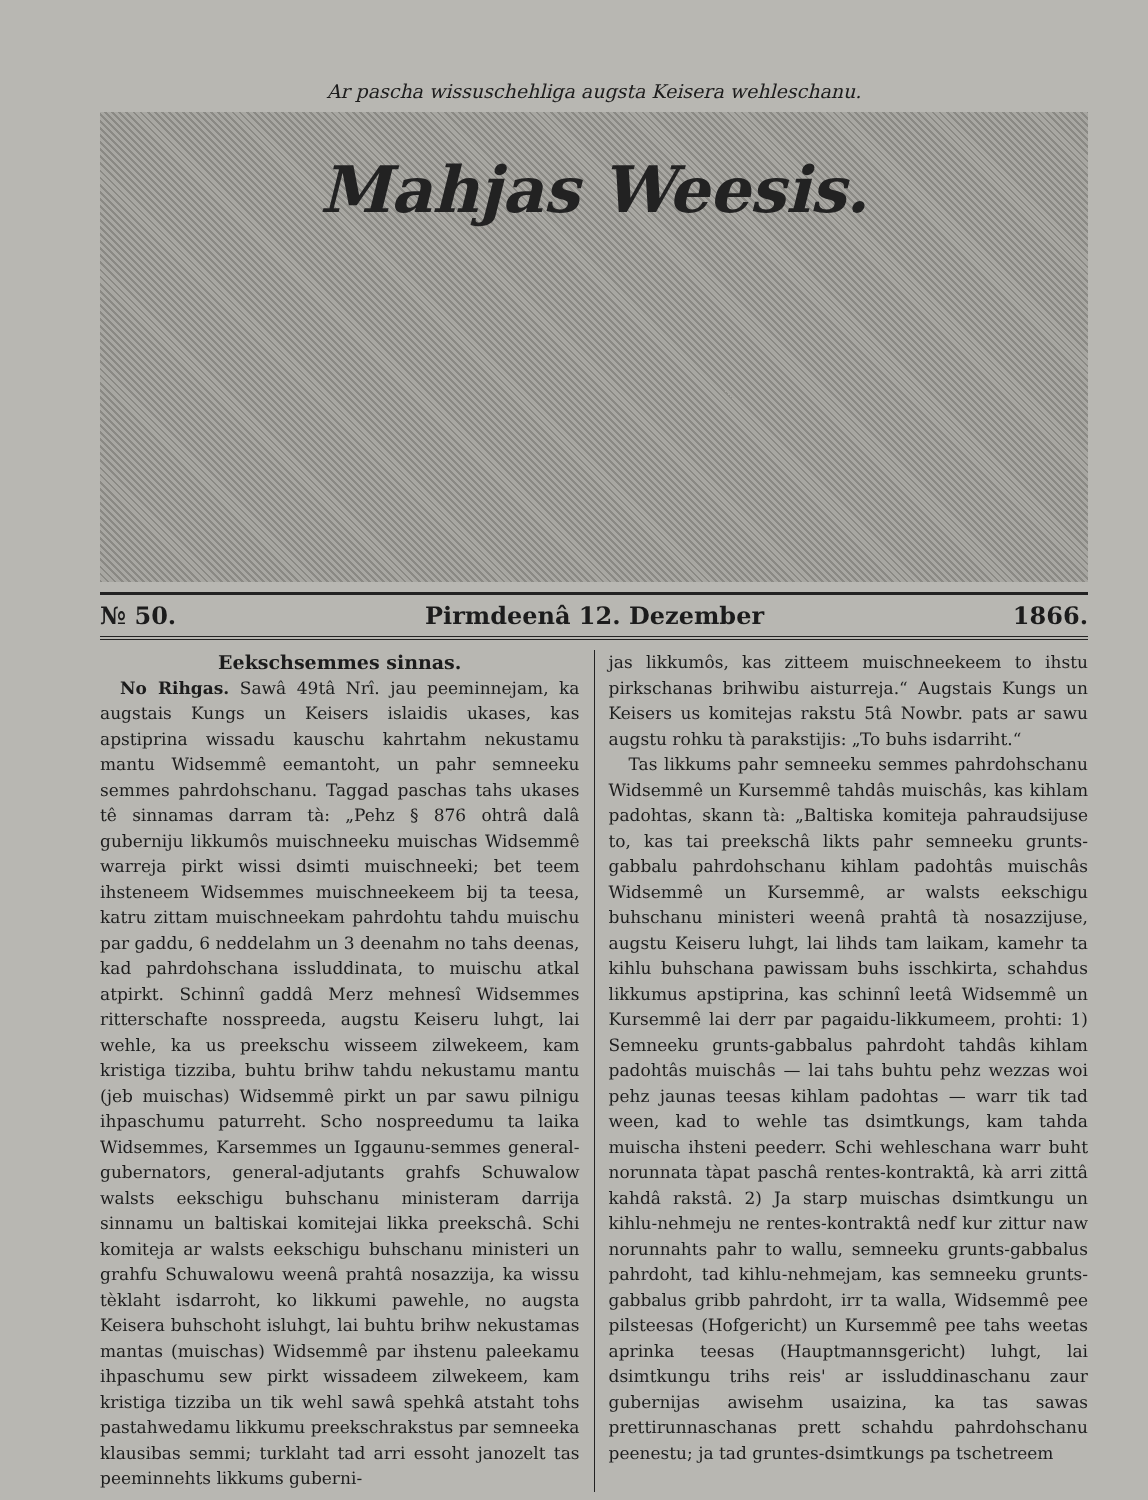Ar pascha wissuschehliga augsta Keisera wehleschanu.
Mahjas Weesis.
№ 50. Pirmdeenâ 12. Dezember 1866.
Eekschsemmes sinnas.
No Rihgas. Sawâ 49tâ Nrî. jau peeminnejam, ka augstais Kungs un Keisers islaidis ukases, kas apstiprina wissadu kauschu kahrtahm nekustamu mantu Widsemmê eemantoht, un pahr semneeku semmes pahrdohschanu. Taggad paschas tahs ukases tê sinnamas darram tà: „Pehz § 876 ohtrâ dalâ guberniju likkumôs muischneeku muischas Widsemmê warreja pirkt wissi dsimti muischneeki; bet teem ihsteneem Widsemmes muischneekeem bij ta teesa, katru zittam muischneekam pahrdohtu tahdu muischu par gaddu, 6 neddelahm un 3 deenahm no tahs deenas, kad pahrdohschana issluddinata, to muischu atkal atpirkt. Schinnî gaddâ Merz mehnesî Widsemmes ritterschafte nosspreeda, augstu Keiseru luhgt, lai wehle, ka us preekschu wisseem zilwekeem, kam kristiga tizziba, buhtu brihw tahdu nekustamu mantu (jeb muischas) Widsemmê pirkt un par sawu pilnigu ihpaschumu paturreht. Scho nospreedumu ta laika Widsemmes, Karsemmes un Iggaunu-semmes general-gubernators, general-adjutants grahfs Schuwalow walsts eekschigu buhschanu ministeram darrija sinnamu un baltiskai komitejai likka preekschâ. Schi komiteja ar walsts eekschigu buhschanu ministeri un grahfu Schuwalowu weenâ prahtâ nosazzija, ka wissu tèklaht isdarroht, ko likkumi pawehle, no augsta Keisera buhschoht isluhgt, lai buhtu brihw nekustamas mantas (muischas) Widsemmê par ihstenu paleekamu ihpaschumu sew pirkt wissadeem zilwekeem, kam kristiga tizziba un tik wehl sawâ spehkâ atstaht tohs pastahwedamu likkumu preekschrakstus par semneeka klausibas semmi; turklaht tad arri essoht janozelt tas peeminnehts likkums guberni-
jas likkumôs, kas zitteem muischneekeem to ihstu pirkschanas brihwibu aisturreja.“ Augstais Kungs un Keisers us komitejas rakstu 5tâ Nowbr. pats ar sawu augstu rohku tà parakstijis: „To buhs isdarriht.“
Tas likkums pahr semneeku semmes pahrdohschanu Widsemmê un Kursemmê tahdâs muischâs, kas kihlam padohtas, skann tà: „Baltiska komiteja pahraudsijuse to, kas tai preekschâ likts pahr semneeku grunts-gabbalu pahrdohschanu kihlam padohtâs muischâs Widsemmê un Kursemmê, ar walsts eekschigu buhschanu ministeri weenâ prahtâ tà nosazzijuse, augstu Keiseru luhgt, lai lihds tam laikam, kamehr ta kihlu buhschana pawissam buhs isschkirta, schahdus likkumus apstiprina, kas schinnî leetâ Widsemmê un Kursemmê lai derr par pagaidu-likkumeem, prohti: 1) Semneeku grunts-gabbalus pahrdoht tahdâs kihlam padohtâs muischâs — lai tahs buhtu pehz wezzas woi pehz jaunas teesas kihlam padohtas — warr tik tad ween, kad to wehle tas dsimtkungs, kam tahda muischa ihsteni peederr. Schi wehleschana warr buht norunnata tàpat paschâ rentes-kontraktâ, kà arri zittâ kahdâ rakstâ. 2) Ja starp muischas dsimtkungu un kihlu-nehmeju ne rentes-kontraktâ nedf kur zittur naw norunnahts pahr to wallu, semneeku grunts-gabbalus pahrdoht, tad kihlu-nehmejam, kas semneeku grunts-gabbalus gribb pahrdoht, irr ta walla, Widsemmê pee pilsteesas (Hofgericht) un Kursemmê pee tahs weetas aprinka teesas (Hauptmannsgericht) luhgt, lai dsimtkungu trihs reis' ar issluddinaschanu zaur gubernijas awisehm usaizina, ka tas sawas prettirunnaschanas prett schahdu pahrdohschanu peenestu; ja tad gruntes-dsimtkungs pa tschetreem